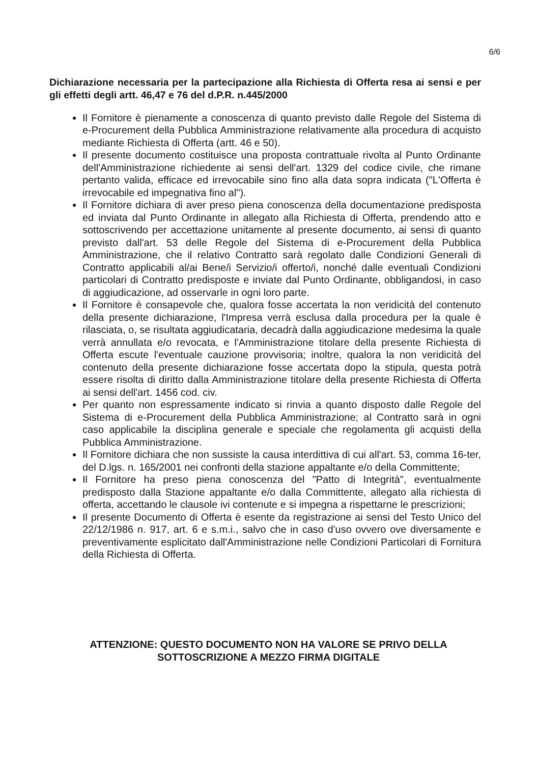6/6
Dichiarazione necessaria per la partecipazione alla Richiesta di Offerta resa ai sensi e per gli effetti degli artt. 46,47 e 76 del d.P.R. n.445/2000
Il Fornitore è pienamente a conoscenza di quanto previsto dalle Regole del Sistema di e-Procurement della Pubblica Amministrazione relativamente alla procedura di acquisto mediante Richiesta di Offerta (artt. 46 e 50).
Il presente documento costituisce una proposta contrattuale rivolta al Punto Ordinante dell'Amministrazione richiedente ai sensi dell'art. 1329 del codice civile, che rimane pertanto valida, efficace ed irrevocabile sino fino alla data sopra indicata ("L'Offerta è irrevocabile ed impegnativa fino al").
Il Fornitore dichiara di aver preso piena conoscenza della documentazione predisposta ed inviata dal Punto Ordinante in allegato alla Richiesta di Offerta, prendendo atto e sottoscrivendo per accettazione unitamente al presente documento, ai sensi di quanto previsto dall'art. 53 delle Regole del Sistema di e-Procurement della Pubblica Amministrazione, che il relativo Contratto sarà regolato dalle Condizioni Generali di Contratto applicabili al/ai Bene/i Servizio/i offerto/i, nonché dalle eventuali Condizioni particolari di Contratto predisposte e inviate dal Punto Ordinante, obbligandosi, in caso di aggiudicazione, ad osservarle in ogni loro parte.
Il Fornitore è consapevole che, qualora fosse accertata la non veridicità del contenuto della presente dichiarazione, l'Impresa verrà esclusa dalla procedura per la quale è rilasciata, o, se risultata aggiudicataria, decadrà dalla aggiudicazione medesima la quale verrà annullata e/o revocata, e l'Amministrazione titolare della presente Richiesta di Offerta escute l'eventuale cauzione provvisoria; inoltre, qualora la non veridicità del contenuto della presente dichiarazione fosse accertata dopo la stipula, questa potrà essere risolta di diritto dalla Amministrazione titolare della presente Richiesta di Offerta ai sensi dell'art. 1456 cod. civ.
Per quanto non espressamente indicato si rinvia a quanto disposto dalle Regole del Sistema di e-Procurement della Pubblica Amministrazione; al Contratto sarà in ogni caso applicabile la disciplina generale e speciale che regolamenta gli acquisti della Pubblica Amministrazione.
Il Fornitore dichiara che non sussiste la causa interdittiva di cui all'art. 53, comma 16-ter, del D.lgs. n. 165/2001 nei confronti della stazione appaltante e/o della Committente;
Il Fornitore ha preso piena conoscenza del "Patto di Integrità", eventualmente predisposto dalla Stazione appaltante e/o dalla Committente, allegato alla richiesta di offerta, accettando le clausole ivi contenute e si impegna a rispettarne le prescrizioni;
Il presente Documento di Offerta è esente da registrazione ai sensi del Testo Unico del 22/12/1986 n. 917, art. 6 e s.m.i., salvo che in caso d'uso ovvero ove diversamente e preventivamente esplicitato dall'Amministrazione nelle Condizioni Particolari di Fornitura della Richiesta di Offerta.
ATTENZIONE: QUESTO DOCUMENTO NON HA VALORE SE PRIVO DELLA
SOTTOSCRIZIONE A MEZZO FIRMA DIGITALE